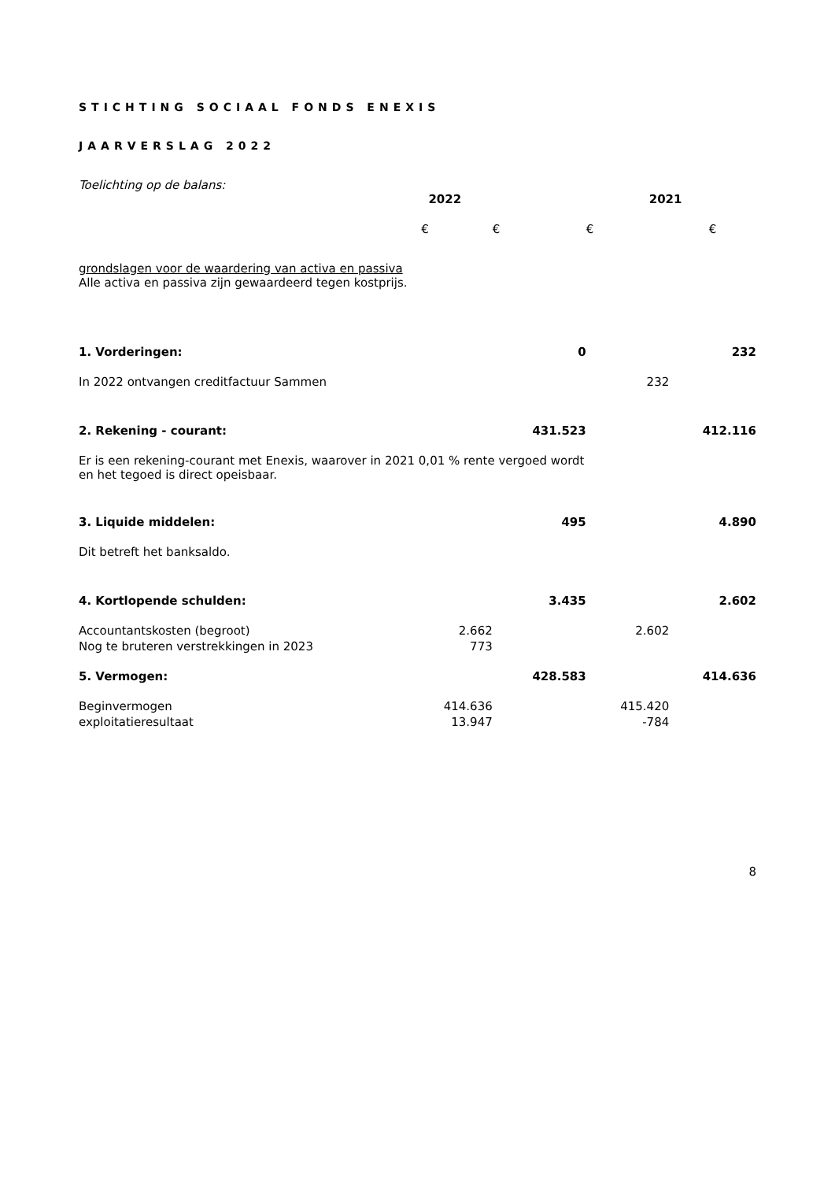STICHTING SOCIAAL FONDS ENEXIS
JAARVERSLAG 2022
Toelichting op de balans:
| | 2022 | | 2021 | |
| | € | € | € | € |
| grondslagen voor de waardering van activa en passiva Alle activa en passiva zijn gewaardeerd tegen kostprijs. | | | | |
| 1. Vorderingen: | | 0 | | 232 |
| In 2022 ontvangen creditfactuur Sammen | | | 232 | |
| 2. Rekening - courant: | | 431.523 | | 412.116 |
| Er is een rekening-courant met Enexis, waarover in 2021 0,01 % rente vergoed wordt en het tegoed is direct opeisbaar. | | | | |
| 3. Liquide middelen: | | 495 | | 4.890 |
| Dit betreft het banksaldo. | | | | |
| 4. Kortlopende schulden: | | 3.435 | | 2.602 |
| Accountantskosten (begroot) | 2.662 | | 2.602 | |
| Nog te bruteren verstrekkingen in 2023 | 773 | | | |
| 5. Vermogen: | | 428.583 | | 414.636 |
| Beginvermogen | 414.636 | | 415.420 | |
| exploitatieresultaat | 13.947 | | -784 | |
8